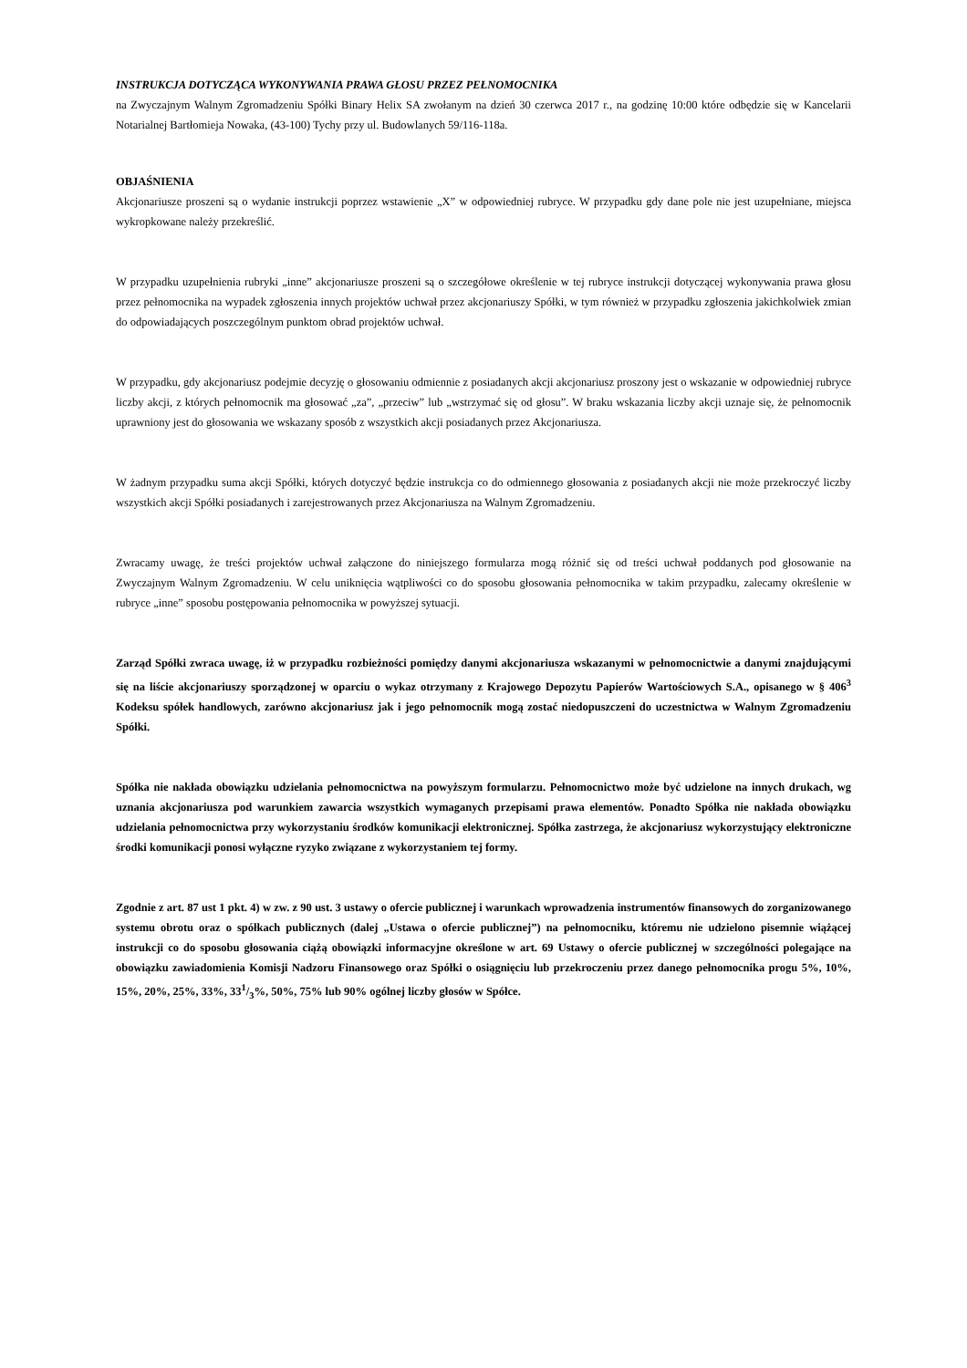INSTRUKCJA DOTYCZĄCA WYKONYWANIA PRAWA GŁOSU PRZEZ PEŁNOMOCNIKA
na Zwyczajnym Walnym Zgromadzeniu Spółki Binary Helix SA zwołanym na dzień 30 czerwca 2017 r., na godzinę 10:00 które odbędzie się w Kancelarii Notarialnej Bartłomieja Nowaka, (43-100) Tychy przy ul. Budowlanych 59/116-118a.
OBJAŚNIENIA
Akcjonariusze proszeni są o wydanie instrukcji poprzez wstawienie „X” w odpowiedniej rubryce. W przypadku gdy dane pole nie jest uzupełniane, miejsca wykropkowane należy przekreślić.
W przypadku uzupełnienia rubryki „inne” akcjonariusze proszeni są o szczegółowe określenie w tej rubryce instrukcji dotyczącej wykonywania prawa głosu przez pełnomocnika na wypadek zgłoszenia innych projektów uchwał przez akcjonariuszy Spółki, w tym również w przypadku zgłoszenia jakichkolwiek zmian do odpowiadających poszczególnym punktom obrad projektów uchwał.
W przypadku, gdy akcjonariusz podejmie decyzję o głosowaniu odmiennie z posiadanych akcji akcjonariusz proszony jest o wskazanie w odpowiedniej rubryce liczby akcji, z których pełnomocnik ma głosować „za”, „przeciw” lub „wstrzymać się od głosu”. W braku wskazania liczby akcji uznaje się, że pełnomocnik uprawniony jest do głosowania we wskazany sposób z wszystkich akcji posiadanych przez Akcjonariusza.
W żadnym przypadku suma akcji Spółki, których dotyczyć będzie instrukcja co do odmiennego głosowania z posiadanych akcji nie może przekroczyć liczby wszystkich akcji Spółki posiadanych i zarejestrowanych przez Akcjonariusza na Walnym Zgromadzeniu.
Zwracamy uwagę, że treści projektów uchwał załączone do niniejszego formularza mogą różnić się od treści uchwał poddanych pod głosowanie na Zwyczajnym Walnym Zgromadzeniu. W celu uniknięcia wątpliwości co do sposobu głosowania pełnomocnika w takim przypadku, zalecamy określenie w rubryce „inne” sposobu postępowania pełnomocnika w powyższej sytuacji.
Zarząd Spółki zwraca uwagę, iż w przypadku rozbieżności pomiędzy danymi akcjonariusza wskazanymi w pełnomocnictwie a danymi znajdującymi się na liście akcjonariuszy sporządzonej w oparciu o wykaz otrzymany z Krajowego Depozytu Papierów Wartościowych S.A., opisanego w § 406<sup>3</sup> Kodeksu spółek handlowych, zarówno akcjonariusz jak i jego pełnomocnik mogą zostać niedopuszczeni do uczestnictwa w Walnym Zgromadzeniu Spółki.
Spółka nie nakłada obowiązku udzielania pełnomocnictwa na powyższym formularzu. Pełnomocnictwo może być udzielone na innych drukach, wg uznania akcjonariusza pod warunkiem zawarcia wszystkich wymaganych przepisami prawa elementów. Ponadto Spółka nie nakłada obowiązku udzielania pełnomocnictwa przy wykorzystaniu środków komunikacji elektronicznej. Spółka zastrzega, że akcjonariusz wykorzystujący elektroniczne środki komunikacji ponosi wyłączne ryzyko związane z wykorzystaniem tej formy.
Zgodnie z art. 87 ust 1 pkt. 4) w zw. z 90 ust. 3 ustawy o ofercie publicznej i warunkach wprowadzenia instrumentów finansowych do zorganizowanego systemu obrotu oraz o spółkach publicznych (dalej „Ustawa o ofercie publicznej”) na pełnomocniku, któremu nie udzielono pisemnie wiążącej instrukcji co do sposobu głosowania ciążą obowiązki informacyjne określone w art. 69 Ustawy o ofercie publicznej w szczególności polegające na obowiązku zawiadomienia Komisji Nadzoru Finansowego oraz Spółki o osiągnięciu lub przekroczeniu przez danego pełnomocnika progu 5%, 10%, 15%, 20%, 25%, 33%, 331/3%, 50%, 75% lub 90% ogólnej liczby głosów w Spółce.